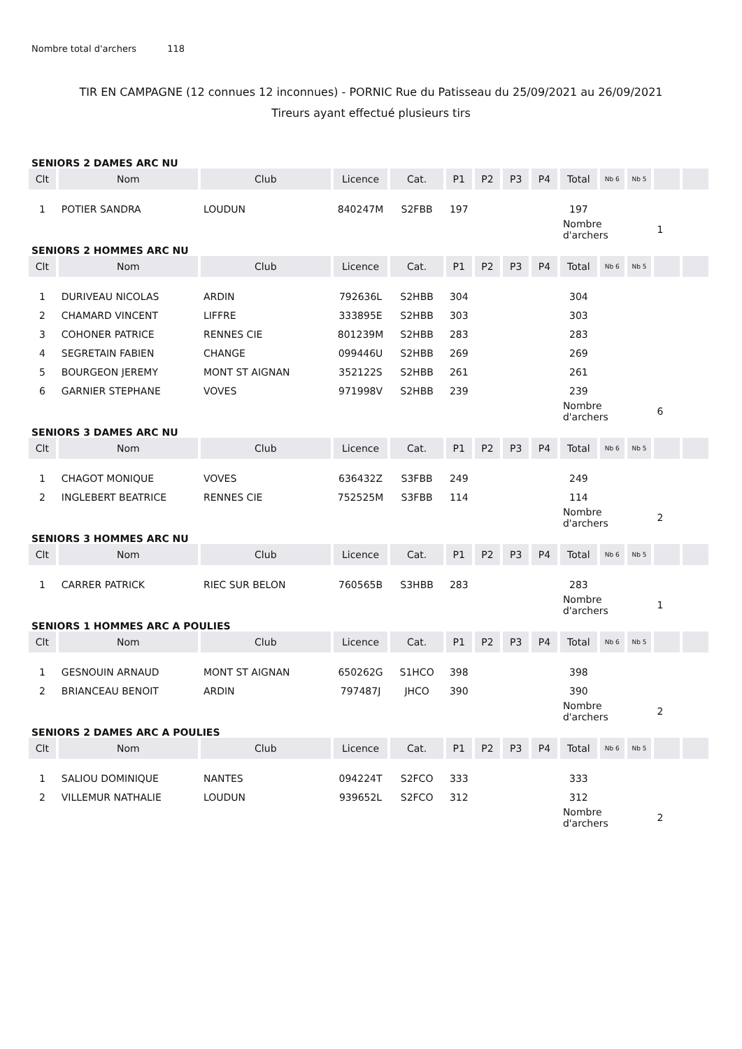Nombre total d'archers 118
TIR EN CAMPAGNE (12 connues 12 inconnues) - PORNIC Rue du Patisseau du 25/09/2021 au 26/09/2021
Tireurs ayant effectué plusieurs tirs
SENIORS 2 DAMES ARC NU
| Clt | Nom | Club | Licence | Cat. | P1 | P2 | P3 | P4 | Total | Nb 6 | Nb 5 | | |
| --- | --- | --- | --- | --- | --- | --- | --- | --- | --- | --- | --- | --- | --- |
| 1 | POTIER SANDRA | LOUDUN | 840247M | S2FBB | 197 | | | | 197 | | | | |
| | | | | | | | | | Nombre d'archers | | | 1 | |
SENIORS 2 HOMMES ARC NU
| Clt | Nom | Club | Licence | Cat. | P1 | P2 | P3 | P4 | Total | Nb 6 | Nb 5 | | |
| --- | --- | --- | --- | --- | --- | --- | --- | --- | --- | --- | --- | --- | --- |
| 1 | DURIVEAU NICOLAS | ARDIN | 792636L | S2HBB | 304 | | | | 304 | | | | |
| 2 | CHAMARD VINCENT | LIFFRE | 333895E | S2HBB | 303 | | | | 303 | | | | |
| 3 | COHONER PATRICE | RENNES CIE | 801239M | S2HBB | 283 | | | | 283 | | | | |
| 4 | SEGRETAIN FABIEN | CHANGE | 099446U | S2HBB | 269 | | | | 269 | | | | |
| 5 | BOURGEON JEREMY | MONT ST AIGNAN | 352122S | S2HBB | 261 | | | | 261 | | | | |
| 6 | GARNIER STEPHANE | VOVES | 971998V | S2HBB | 239 | | | | 239 | | | | |
| | | | | | | | | | Nombre d'archers | | | 6 | |
SENIORS 3 DAMES ARC NU
| Clt | Nom | Club | Licence | Cat. | P1 | P2 | P3 | P4 | Total | Nb 6 | Nb 5 | | |
| --- | --- | --- | --- | --- | --- | --- | --- | --- | --- | --- | --- | --- | --- |
| 1 | CHAGOT MONIQUE | VOVES | 636432Z | S3FBB | 249 | | | | 249 | | | | |
| 2 | INGLEBERT BEATRICE | RENNES CIE | 752525M | S3FBB | 114 | | | | 114 | | | | |
| | | | | | | | | | Nombre d'archers | | | 2 | |
SENIORS 3 HOMMES ARC NU
| Clt | Nom | Club | Licence | Cat. | P1 | P2 | P3 | P4 | Total | Nb 6 | Nb 5 | | |
| --- | --- | --- | --- | --- | --- | --- | --- | --- | --- | --- | --- | --- | --- |
| 1 | CARRER PATRICK | RIEC SUR BELON | 760565B | S3HBB | 283 | | | | 283 | | | | |
| | | | | | | | | | Nombre d'archers | | | 1 | |
SENIORS 1 HOMMES ARC A POULIES
| Clt | Nom | Club | Licence | Cat. | P1 | P2 | P3 | P4 | Total | Nb 6 | Nb 5 | | |
| --- | --- | --- | --- | --- | --- | --- | --- | --- | --- | --- | --- | --- | --- |
| 1 | GESNOUIN ARNAUD | MONT ST AIGNAN | 650262G | S1HCO | 398 | | | | 398 | | | | |
| 2 | BRIANCEAU BENOIT | ARDIN | 797487J | JHCO | 390 | | | | 390 | | | | |
| | | | | | | | | | Nombre d'archers | | | 2 | |
SENIORS 2 DAMES ARC A POULIES
| Clt | Nom | Club | Licence | Cat. | P1 | P2 | P3 | P4 | Total | Nb 6 | Nb 5 | | |
| --- | --- | --- | --- | --- | --- | --- | --- | --- | --- | --- | --- | --- | --- |
| 1 | SALIOU DOMINIQUE | NANTES | 094224T | S2FCO | 333 | | | | 333 | | | | |
| 2 | VILLEMUR NATHALIE | LOUDUN | 939652L | S2FCO | 312 | | | | 312 | | | | |
| | | | | | | | | | Nombre d'archers | | | 2 | |